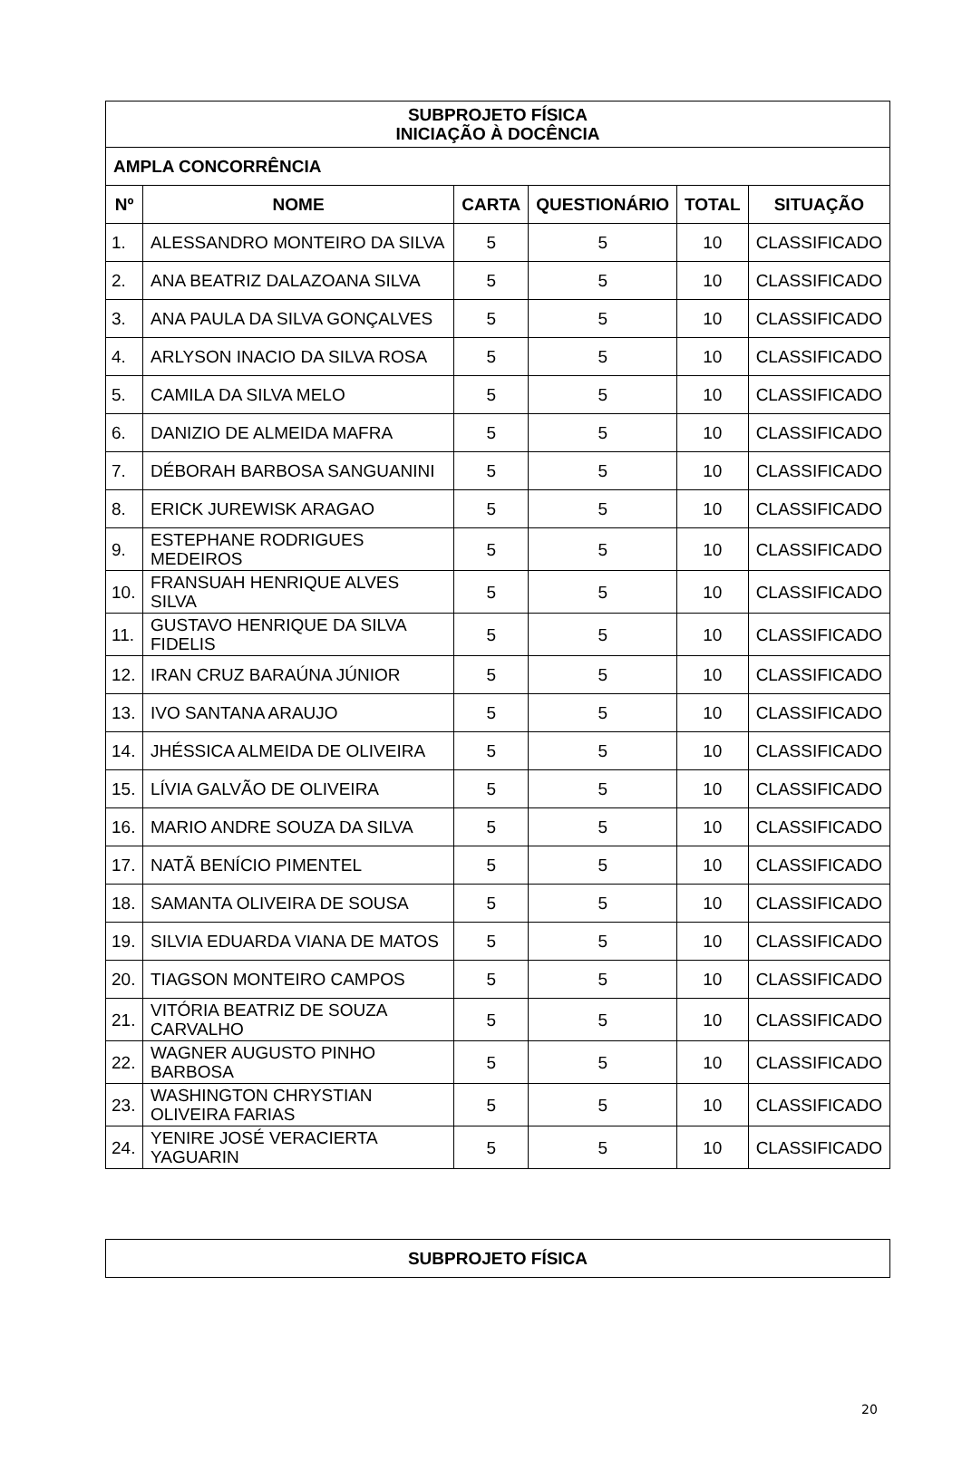| SUBPROJETO FÍSICA INICIAÇÃO À DOCÊNCIA | | | | | |
| --- | --- | --- | --- | --- | --- |
| AMPLA CONCORRÊNCIA | | | | | |
| Nº | NOME | CARTA | QUESTIONÁRIO | TOTAL | SITUAÇÃO |
| 1. | ALESSANDRO MONTEIRO DA SILVA | 5 | 5 | 10 | CLASSIFICADO |
| 2. | ANA BEATRIZ DALAZOANA SILVA | 5 | 5 | 10 | CLASSIFICADO |
| 3. | ANA PAULA DA SILVA GONÇALVES | 5 | 5 | 10 | CLASSIFICADO |
| 4. | ARLYSON INACIO DA SILVA ROSA | 5 | 5 | 10 | CLASSIFICADO |
| 5. | CAMILA DA SILVA MELO | 5 | 5 | 10 | CLASSIFICADO |
| 6. | DANIZIO DE ALMEIDA MAFRA | 5 | 5 | 10 | CLASSIFICADO |
| 7. | DÉBORAH BARBOSA SANGUANINI | 5 | 5 | 10 | CLASSIFICADO |
| 8. | ERICK JUREWISK ARAGAO | 5 | 5 | 10 | CLASSIFICADO |
| 9. | ESTEPHANE RODRIGUES MEDEIROS | 5 | 5 | 10 | CLASSIFICADO |
| 10. | FRANSUAH HENRIQUE ALVES SILVA | 5 | 5 | 10 | CLASSIFICADO |
| 11. | GUSTAVO HENRIQUE DA SILVA FIDELIS | 5 | 5 | 10 | CLASSIFICADO |
| 12. | IRAN CRUZ BARAÚNA JÚNIOR | 5 | 5 | 10 | CLASSIFICADO |
| 13. | IVO SANTANA ARAUJO | 5 | 5 | 10 | CLASSIFICADO |
| 14. | JHÉSSICA ALMEIDA DE OLIVEIRA | 5 | 5 | 10 | CLASSIFICADO |
| 15. | LÍVIA GALVÃO DE OLIVEIRA | 5 | 5 | 10 | CLASSIFICADO |
| 16. | MARIO ANDRE SOUZA DA SILVA | 5 | 5 | 10 | CLASSIFICADO |
| 17. | NATÃ BENÍCIO PIMENTEL | 5 | 5 | 10 | CLASSIFICADO |
| 18. | SAMANTA OLIVEIRA DE SOUSA | 5 | 5 | 10 | CLASSIFICADO |
| 19. | SILVIA EDUARDA VIANA DE MATOS | 5 | 5 | 10 | CLASSIFICADO |
| 20. | TIAGSON MONTEIRO CAMPOS | 5 | 5 | 10 | CLASSIFICADO |
| 21. | VITÓRIA BEATRIZ DE SOUZA CARVALHO | 5 | 5 | 10 | CLASSIFICADO |
| 22. | WAGNER AUGUSTO PINHO BARBOSA | 5 | 5 | 10 | CLASSIFICADO |
| 23. | WASHINGTON CHRYSTIAN OLIVEIRA FARIAS | 5 | 5 | 10 | CLASSIFICADO |
| 24. | YENIRE JOSÉ VERACIERTA YAGUARIN | 5 | 5 | 10 | CLASSIFICADO |
| SUBPROJETO FÍSICA |
| --- |
20